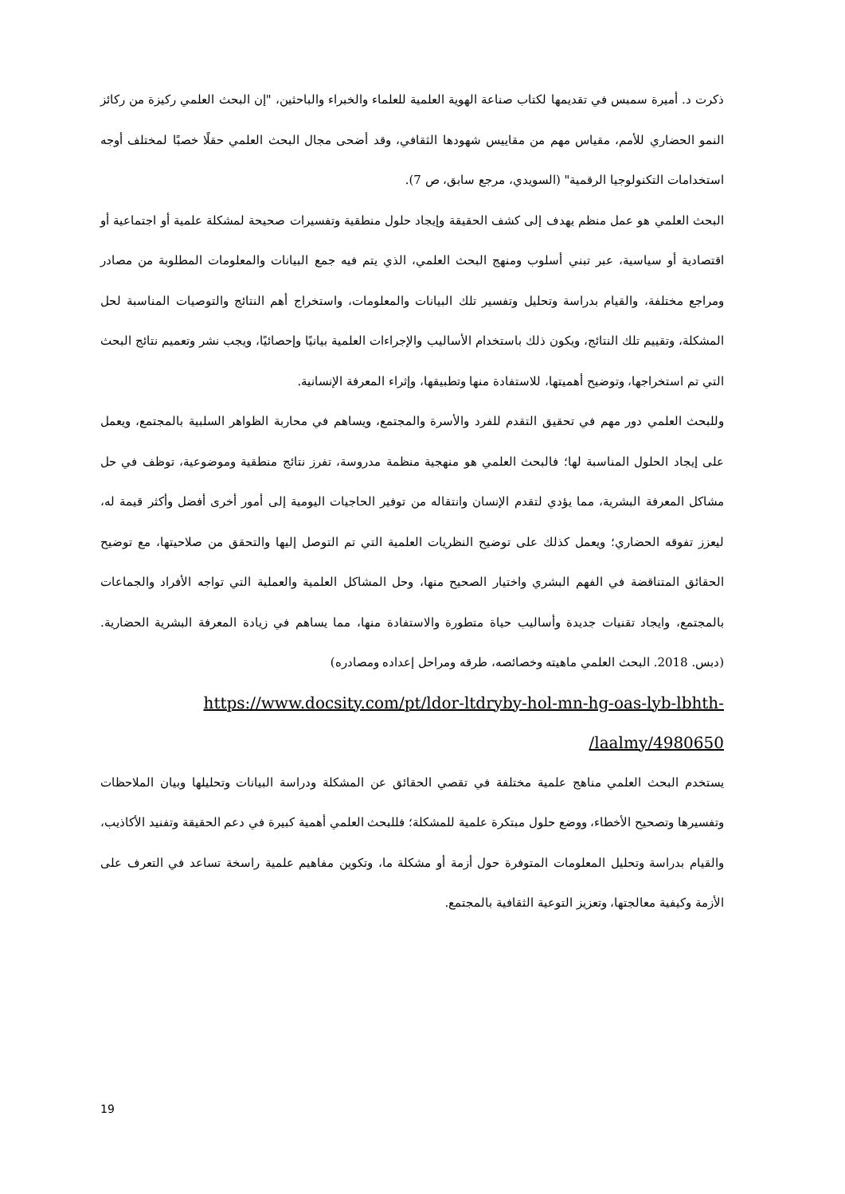ذكرت د. أميرة سمبس في تقديمها لكتاب صناعة الهوية العلمية للعلماء والخبراء والباحثين، "إن البحث العلمي ركيزة من ركائز النمو الحضاري للأمم، مقياس مهم من مقاييس شهودها الثقافي، وقد أضحى مجال البحث العلمي حقلًا خصبًا لمختلف أوجه استخدامات التكنولوجيا الرقمية" (السويدي، مرجع سابق، ص 7).
البحث العلمي هو عمل منظم يهدف إلى كشف الحقيقة وإيجاد حلول منطقية وتفسيرات صحيحة لمشكلة علمية أو اجتماعية أو اقتصادية أو سياسية، عبر تبني أسلوب ومنهج البحث العلمي، الذي يتم فيه جمع البيانات والمعلومات المطلوبة من مصادر ومراجع مختلفة، والقيام بدراسة وتحليل وتفسير تلك البيانات والمعلومات، واستخراج أهم النتائج والتوصيات المناسبة لحل المشكلة، وتقييم تلك النتائج، ويكون ذلك باستخدام الأساليب والإجراءات العلمية بيانيًا وإحصائيًا، ويجب نشر وتعميم نتائج البحث التي تم استخراجها، وتوضيح أهميتها، للاستفادة منها وتطبيقها، وإثراء المعرفة الإنسانية.
وللبحث العلمي دور مهم في تحقيق التقدم للفرد والأسرة والمجتمع، ويساهم في محاربة الظواهر السلبية بالمجتمع، ويعمل على إيجاد الحلول المناسبة لها؛ فالبحث العلمي هو منهجية منظمة مدروسة، تفرز نتائج منطقية وموضوعية، توظف في حل مشاكل المعرفة البشرية، مما يؤدي لتقدم الإنسان وانتقاله من توفير الحاجيات اليومية إلى أمور أخرى أفضل وأكثر قيمة له، ليعزز تفوقه الحضاري؛ ويعمل كذلك على توضيح النظريات العلمية التي تم التوصل إليها والتحقق من صلاحيتها، مع توضيح الحقائق المتناقضة في الفهم البشري واختيار الصحيح منها، وحل المشاكل العلمية والعملية التي تواجه الأفراد والجماعات بالمجتمع، وايجاد تقنيات جديدة وأساليب حياة متطورة والاستفادة منها، مما يساهم في زيادة المعرفة البشرية الحضارية. (دبس. 2018. البحث العلمي ماهيته وخصائصه، طرقه ومراحل إعداده ومصادره)
https://www.docsity.com/pt/ldor-ltdryby-hol-mn-hg-oas-lyb-lbhth-
/laalmy/4980650
يستخدم البحث العلمي مناهج علمية مختلفة في تقصي الحقائق عن المشكلة ودراسة البيانات وتحليلها وبيان الملاحظات وتفسيرها وتصحيح الأخطاء، ووضع حلول مبتكرة علمية للمشكلة؛ فللبحث العلمي أهمية كبيرة في دعم الحقيقة وتفنيد الأكاذيب، والقيام بدراسة وتحليل المعلومات المتوفرة حول أزمة أو مشكلة ما، وتكوين مفاهيم علمية راسخة تساعد في التعرف على الأزمة وكيفية معالجتها، وتعزيز التوعية الثقافية بالمجتمع.
19